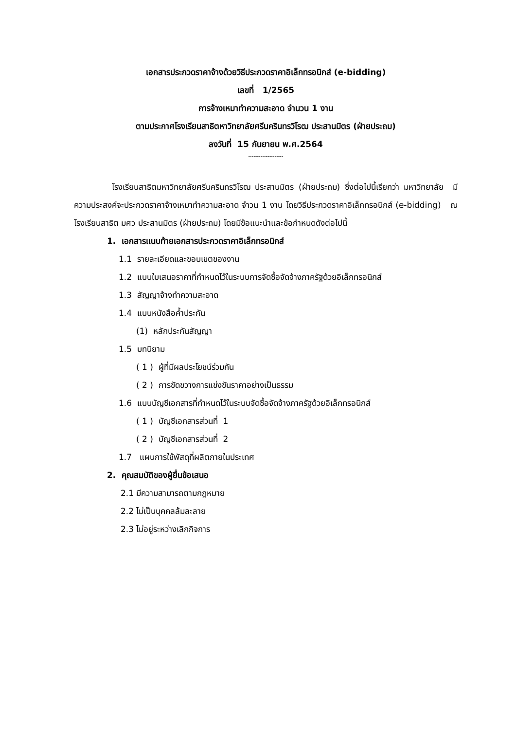เอกสารประกวดราคาจ้างด้วยวิธีประกวดราคาอิเล็กทรอนิกส์ (e-bidding)
เลขที่ 1/2565
การจ้างเหมาทำความสะอาด จำนวน 1 งาน
ตามประกาศโรงเรียนสาธิตหาวิทยาลัยศรีนครินทรวิโรฒ ประสานมิตร (ฝ่ายประถม)
ลงวันที่ 15 กันยายน พ.ศ.2564
--------------------
โรงเรียนสาธิตมหาวิทยาลัยศรีนครินทรวิโรฒ ประสานมิตร (ฝ่ายประถม) ซึ่งต่อไปนี้เรียกว่า มหาวิทยาลัย มีความประสงค์จะประกวดราคาจ้างเหมาทำความสะอาด จำวน 1 งาน โดยวิธีประกวดราคาอิเล็กทรอนิกส์ (e-bidding) ณ โรงเรียนสาธิต มศว ประสานมิตร (ฝ่ายประถม) โดยมีข้อแนะนำและข้อกำหนดดังต่อไปนี้
1. เอกสารแนบท้ายเอกสารประกวดราคาอิเล็กทรอนิกส์
1.1 รายละเอียดและขอบเขตของงาน
1.2 แบบใบเสนอราคาที่กำหนดไว้ในระบบการจัดซื้อจัดจ้างภาครัฐด้วยอิเล็กทรอนิกส์
1.3 สัญญาจ้างทำความสะอาด
1.4 แบบหนังสือค้ำประกัน
(1) หลักประกันสัญญา
1.5 บทนิยาม
( 1 ) ผู้ที่มีผลประโยชน์ร่วมกัน
( 2 ) การขัดขวางการแข่งขันราคาอย่างเป็นธรรม
1.6 แบบบัญชีเอกสารที่กำหนดไว้ในระบบจัดซื้อจัดจ้างภาครัฐด้วยอิเล็กทรอนิกส์
( 1 ) บัญชีเอกสารส่วนที่ 1
( 2 ) บัญชีเอกสารส่วนที่ 2
1.7 แผนการใช้พัสดุที่ผลิตภายในประเทศ
2. คุณสมบัติของผู้ยื่นข้อเสนอ
2.1 มีความสามารถตามกฎหมาย
2.2 ไม่เป็นบุคคลล้มละลาย
2.3 ไม่อยู่ระหว่างเลิกกิจการ